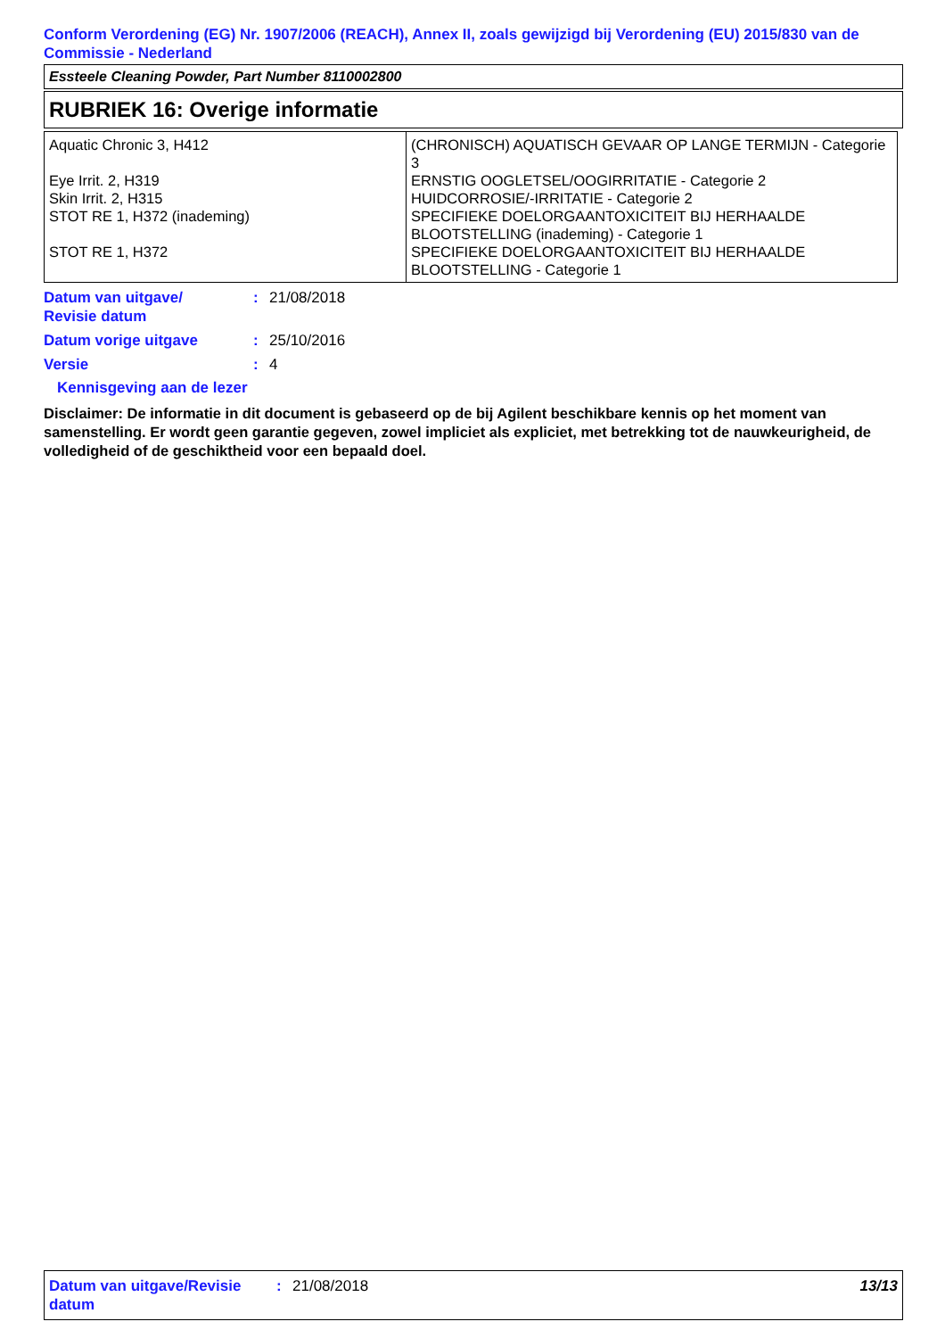Conform Verordening (EG) Nr. 1907/2006 (REACH), Annex II, zoals gewijzigd bij Verordening (EU) 2015/830 van de Commissie - Nederland
Essteele Cleaning Powder, Part Number 8110002800
RUBRIEK 16: Overige informatie
| Aquatic Chronic 3, H412 Eye Irrit. 2, H319 Skin Irrit. 2, H315 STOT RE 1, H372 (inademing) STOT RE 1, H372 | (CHRONISCH) AQUATISCH GEVAAR OP LANGE TERMIJN - Categorie 3 ERNSTIG OOGLETSEL/OOGIRRITATIE - Categorie 2 HUIDCORROSIE/-IRRITATIE - Categorie 2 SPECIFIEKE DOELORGAANTOXICITEIT BIJ HERHAALDE BLOOTSTELLING (inademing) - Categorie 1 SPECIFIEKE DOELORGAANTOXICITEIT BIJ HERHAALDE BLOOTSTELLING - Categorie 1 |
Datum van uitgave/
Revisie datum
: 21/08/2018
Datum vorige uitgave : 25/10/2016
Versie : 4
Kennisgeving aan de lezer
Disclaimer: De informatie in dit document is gebaseerd op de bij Agilent beschikbare kennis op het moment van samenstelling. Er wordt geen garantie gegeven, zowel impliciet als expliciet, met betrekking tot de nauwkeurigheid, de volledigheid of de geschiktheid voor een bepaald doel.
Datum van uitgave/Revisie datum
: 21/08/2018 13/13